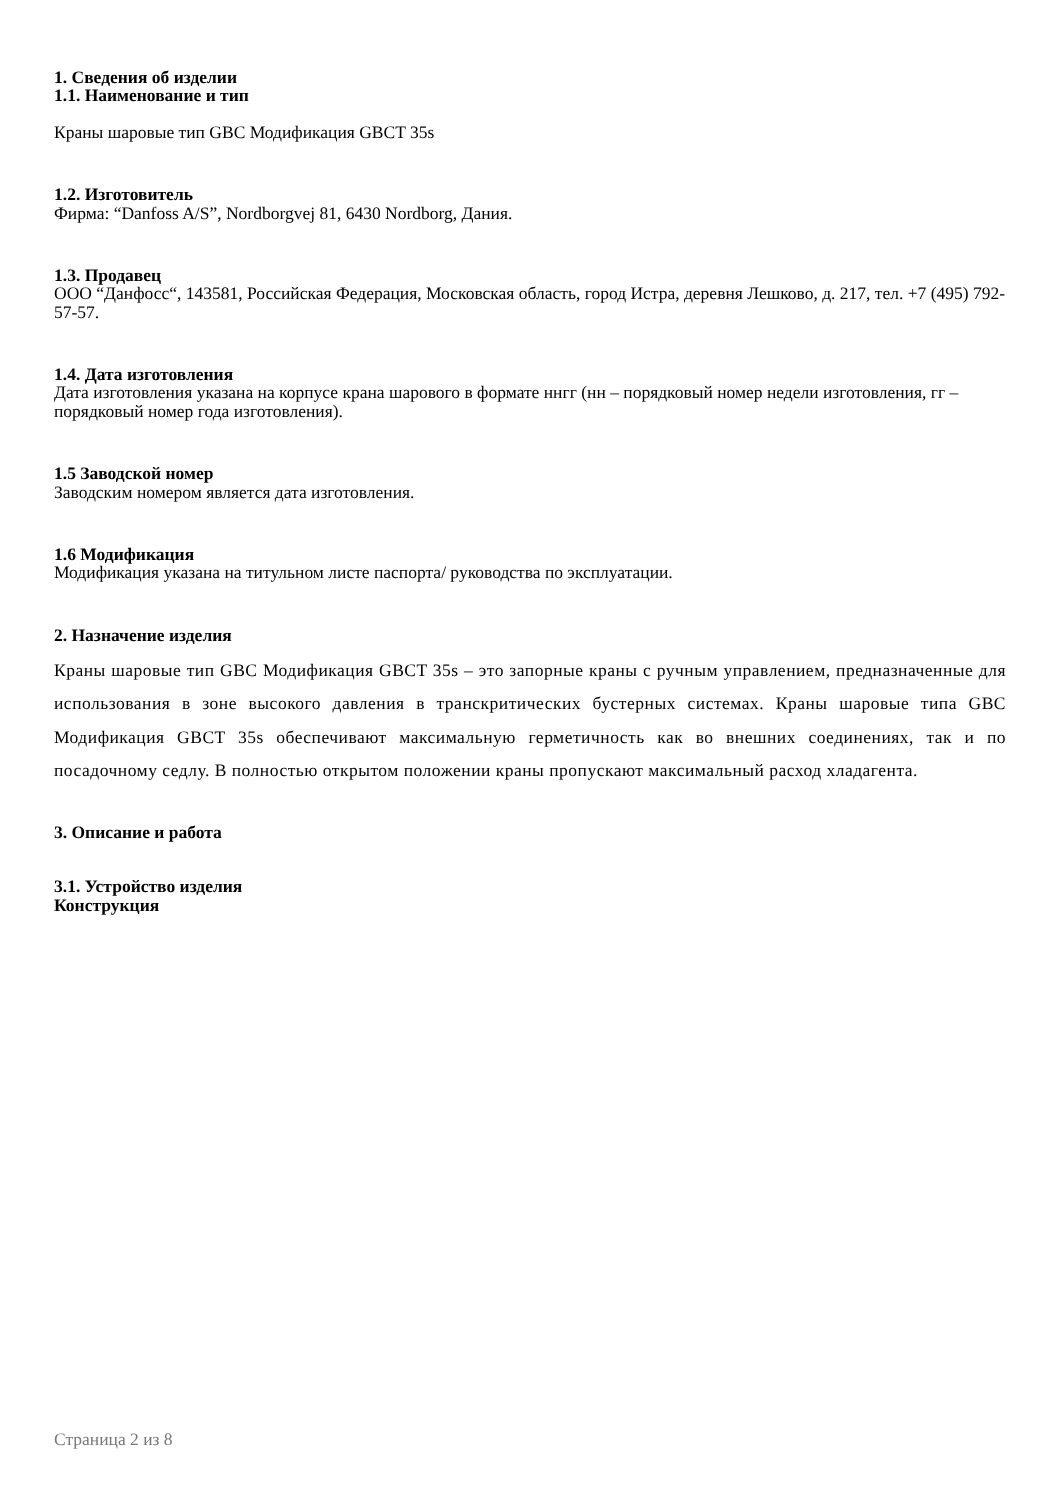1. Сведения об изделии
1.1. Наименование и тип
Краны шаровые тип GBC Модификация GBCT 35s
1.2. Изготовитель
Фирма: “Danfoss A/S”, Nordborgvej 81, 6430 Nordborg, Дания.
1.3. Продавец
ООО “Данфосс“, 143581, Российская Федерация, Московская область, город Истра, деревня Лешково, д. 217, тел. +7 (495) 792-57-57.
1.4. Дата изготовления
Дата изготовления указана на корпусе крана шарового в формате ннгг (нн – порядковый номер недели изготовления, гг – порядковый номер года изготовления).
1.5 Заводской номер
Заводским номером является дата изготовления.
1.6 Модификация
Модификация указана на титульном листе паспорта/ руководства по эксплуатации.
2. Назначение изделия
Краны шаровые тип GBC Модификация GBCT 35s – это запорные краны с ручным управлением, предназначенные для использования в зоне высокого давления в транскритических бустерных системах. Краны шаровые типа GBC Модификация GBCT 35s обеспечивают максимальную герметичность как во внешних соединениях, так и по посадочному седлу. В полностью открытом положении краны пропускают максимальный расход хладагента.
3. Описание и работа
3.1. Устройство изделия
Конструкция
Страница 2 из 8